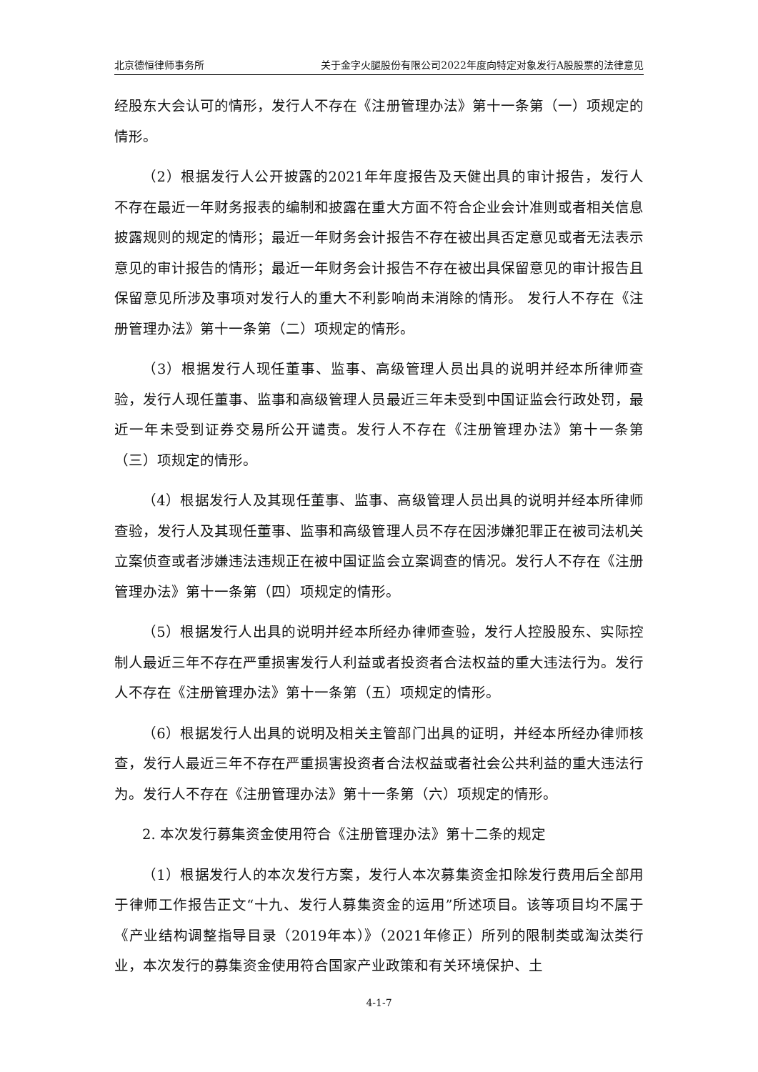北京德恒律师事务所 关于金字火腿股份有限公司2022年度向特定对象发行A股股票的法律意见
经股东大会认可的情形，发行人不存在《注册管理办法》第十一条第（一）项规定的情形。
（2）根据发行人公开披露的2021年年度报告及天健出具的审计报告，发行人不存在最近一年财务报表的编制和披露在重大方面不符合企业会计准则或者相关信息披露规则的规定的情形；最近一年财务会计报告不存在被出具否定意见或者无法表示意见的审计报告的情形；最近一年财务会计报告不存在被出具保留意见的审计报告且保留意见所涉及事项对发行人的重大不利影响尚未消除的情形。 发行人不存在《注册管理办法》第十一条第（二）项规定的情形。
（3）根据发行人现任董事、监事、高级管理人员出具的说明并经本所律师查验，发行人现任董事、监事和高级管理人员最近三年未受到中国证监会行政处罚，最近一年未受到证券交易所公开谴责。发行人不存在《注册管理办法》第十一条第（三）项规定的情形。
（4）根据发行人及其现任董事、监事、高级管理人员出具的说明并经本所律师查验，发行人及其现任董事、监事和高级管理人员不存在因涉嫌犯罪正在被司法机关立案侦查或者涉嫌违法违规正在被中国证监会立案调查的情况。发行人不存在《注册管理办法》第十一条第（四）项规定的情形。
（5）根据发行人出具的说明并经本所经办律师查验，发行人控股股东、实际控制人最近三年不存在严重损害发行人利益或者投资者合法权益的重大违法行为。发行人不存在《注册管理办法》第十一条第（五）项规定的情形。
（6）根据发行人出具的说明及相关主管部门出具的证明，并经本所经办律师核查，发行人最近三年不存在严重损害投资者合法权益或者社会公共利益的重大违法行为。发行人不存在《注册管理办法》第十一条第（六）项规定的情形。
2. 本次发行募集资金使用符合《注册管理办法》第十二条的规定
（1）根据发行人的本次发行方案，发行人本次募集资金扣除发行费用后全部用于律师工作报告正文“十九、发行人募集资金的运用”所述项目。该等项目均不属于《产业结构调整指导目录（2019年本）》（2021年修正）所列的限制类或淘汰类行业，本次发行的募集资金使用符合国家产业政策和有关环境保护、土
4-1-7